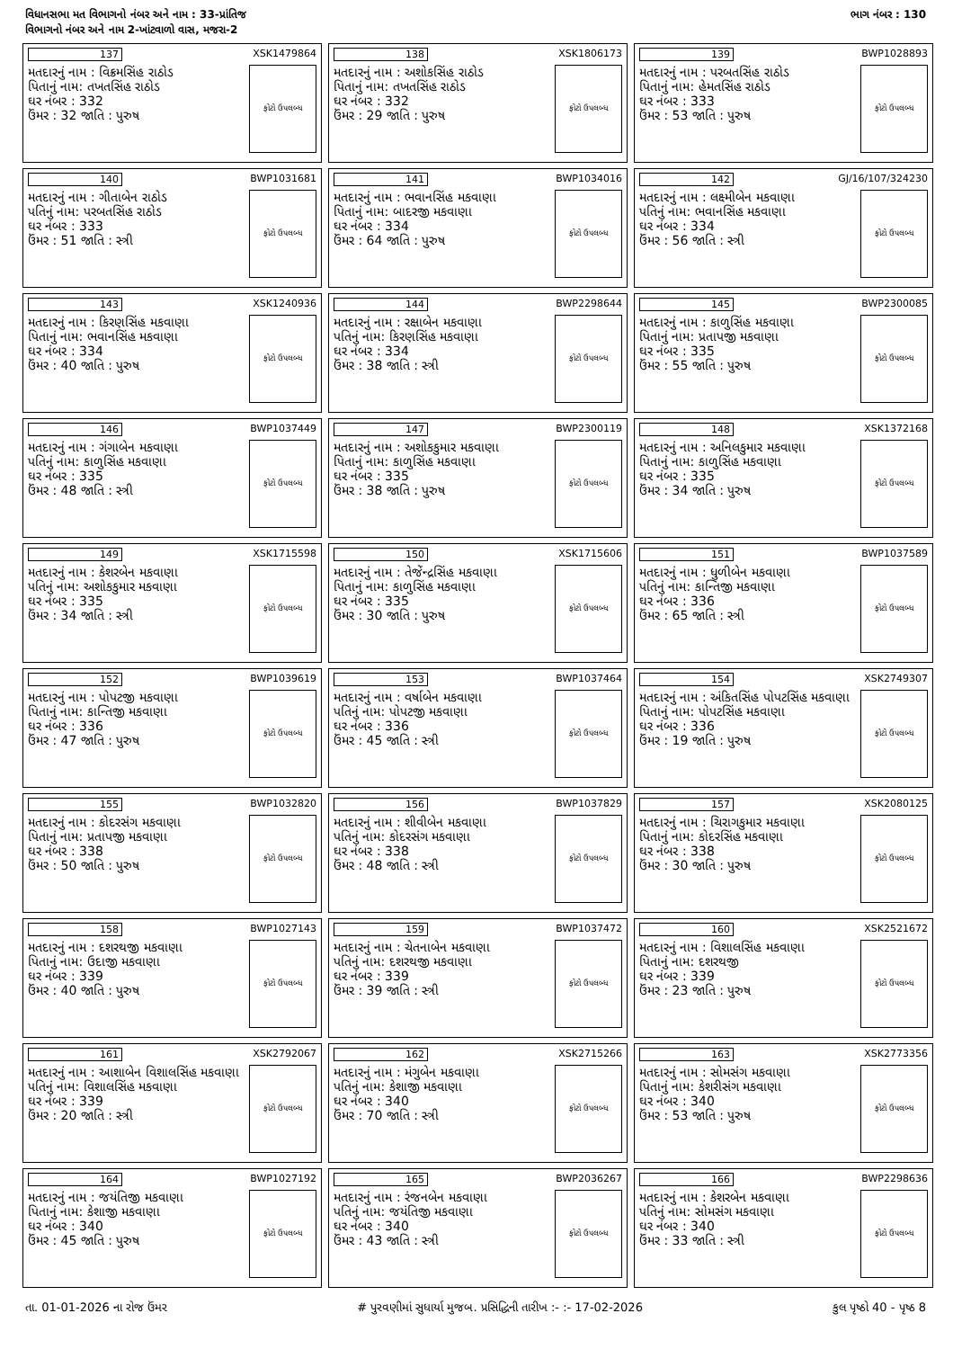વિધાનસભા મત વિભાગનો નંબર અને નામ : 33-પ્રાંતિજ
વિભાગનો નંબર અને નામ 2-ખાંટવાળો વાસ, મજરા-2
ભાગ નંબર : 130
137 XSK1479864
મતદારનું નામ : વિક્રમસિંહ રાઠોડ
પિતાનું નામ: તખતસિંહ રાઠોડ
ઘર નંબર : 332
ઉંમર : 32 જાતિ : પુરુષ
ફોટો ઉપલબ્ધ
138 XSK1806173
મતદારનું નામ : અશોકસિંહ રાઠોડ
પિતાનું નામ: તખતસિંહ રાઠોડ
ઘર નંબર : 332
ઉંમર : 29 જાતિ : પુરુષ
ફોટો ઉપલબ્ધ
139 BWP1028893
મતદારનું નામ : પરબતસિંહ રાઠોડ
પિતાનું નામ: હેમતસિંહ રાઠોડ
ઘર નંબર : 333
ઉંમર : 53 જાતિ : પુરુષ
ફોટો ઉપલબ્ધ
140 BWP1031681
મતદારનું નામ : ગીતાબેન રાઠોડ
પતિનું નામ: પરબતસિંહ રાઠોડ
ઘર નંબર : 333
ઉંમર : 51 જાતિ : સ્ત્રી
ફોટો ઉપલબ્ધ
141 BWP1034016
મતદારનું નામ : ભવાનસિંહ મકવાણા
પિતાનું નામ: બાદરજી મકવાણા
ઘર નંબર : 334
ઉંમર : 64 જાતિ : પુરુષ
ફોટો ઉપલબ્ધ
142 GJ/16/107/324230
મતદારનું નામ : લક્ષ્મીબેન મકવાણા
પતિનું નામ: ભવાનસિંહ મકવાણા
ઘર નંબર : 334
ઉંમર : 56 જાતિ : સ્ત્રી
ફોટો ઉપલબ્ધ
143 XSK1240936
મતદારનું નામ : કિરણસિંહ મકવાણા
પિતાનું નામ: ભવાનસિંહ મકવાણા
ઘર નંબર : 334
ઉંમર : 40 જાતિ : પુરુષ
ફોટો ઉપલબ્ધ
144 BWP2298644
મતદારનું નામ : રક્ષાબેન મકવાણા
પતિનું નામ: કિરણસિંહ મકવાણા
ઘર નંબર : 334
ઉંમર : 38 જાતિ : સ્ત્રી
ફોટો ઉપલબ્ધ
145 BWP2300085
મતદારનું નામ : કાળુસિંહ મકવાણા
પિતાનું નામ: પ્રતાપજી મકવાણા
ઘર નંબર : 335
ઉંમર : 55 જાતિ : પુરુષ
ફોટો ઉપલબ્ધ
146 BWP1037449
મતદારનું નામ : ગંગાબેન મકવાણા
પતિનું નામ: કાળુસિંહ મકવાણા
ઘર નંબર : 335
ઉંમર : 48 જાતિ : સ્ત્રી
ફોટો ઉપલબ્ધ
147 BWP2300119
મતદારનું નામ : અશોકકુમાર મકવાણા
પિતાનું નામ: કાળુસિંહ મકવાણા
ઘર નંબર : 335
ઉંમર : 38 જાતિ : પુરુષ
ફોટો ઉપલબ્ધ
148 XSK1372168
મતદારનું નામ : અનિલકુમાર મકવાણા
પિતાનું નામ: કાળુસિંહ મકવાણા
ઘર નંબર : 335
ઉંમર : 34 જાતિ : પુરુષ
ફોટો ઉપલબ્ધ
149 XSK1715598
મતદારનું નામ : કેશરબેન મકવાણા
પતિનું નામ: અશોકકુમાર મકવાણા
ઘર નંબર : 335
ઉંમર : 34 જાતિ : સ્ત્રી
ફોટો ઉપલબ્ધ
150 XSK1715606
મતદારનું નામ : તેજેંન્દ્રસિંહ મકવાણા
પિતાનું નામ: કાળુસિંહ મકવાણા
ઘર નંબર : 335
ઉંમર : 30 જાતિ : પુરુષ
ફોટો ઉપલબ્ધ
151 BWP1037589
મતદારનું નામ : ધુળીબેન મકવાણા
પતિનું નામ: કાન્તિજી મકવાણા
ઘર નંબર : 336
ઉંમર : 65 જાતિ : સ્ત્રી
ફોટો ઉપલબ્ધ
152 BWP1039619
મતદારનું નામ : પોપટજી મકવાણા
પિતાનું નામ: કાન્તિજી મકવાણા
ઘર નંબર : 336
ઉંમર : 47 જાતિ : પુરુષ
ફોટો ઉપલબ્ધ
153 BWP1037464
મતદારનું નામ : વર્ષાબેન મકવાણા
પતિનું નામ: પોપટજી મકવાણા
ઘર નંબર : 336
ઉંમર : 45 જાતિ : સ્ત્રી
ફોટો ઉપલબ્ધ
154 XSK2749307
મતદારનું નામ : અંકિતસિંહ પોપટસિંહ મકવાણા
પિતાનું નામ: પોપટસિંહ મકવાણા
ઘર નંબર : 336
ઉંમર : 19 જાતિ : પુરુષ
ફોટો ઉપલબ્ધ
155 BWP1032820
મતદારનું નામ : કોદરસંગ મકવાણા
પિતાનું નામ: પ્રતાપજી મકવાણા
ઘર નંબર : 338
ઉંમર : 50 જાતિ : પુરુષ
ફોટો ઉપલબ્ધ
156 BWP1037829
મતદારનું નામ : શીવીબેન મકવાણા
પતિનું નામ: કોદરસંગ મકવાણા
ઘર નંબર : 338
ઉંમર : 48 જાતિ : સ્ત્રી
ફોટો ઉપલબ્ધ
157 XSK2080125
મતદારનું નામ : ચિરાગકુમાર મકવાણા
પિતાનું નામ: કોદરસિંહ મકવાણા
ઘર નંબર : 338
ઉંમર : 30 જાતિ : પુરુષ
ફોટો ઉપલબ્ધ
158 BWP1027143
મતદારનું નામ : દશરથજી મકવાણા
પિતાનું નામ: ઉદાજી મકવાણા
ઘર નંબર : 339
ઉંમર : 40 જાતિ : પુરુષ
ફોટો ઉપલબ્ધ
159 BWP1037472
મતદારનું નામ : ચેતનાબેન મકવાણા
પતિનું નામ: દશરથજી મકવાણા
ઘર નંબર : 339
ઉંમર : 39 જાતિ : સ્ત્રી
ફોટો ઉપલબ્ધ
160 XSK2521672
મતદારનું નામ : વિશાલસિંહ મકવાણા
પિતાનું નામ: દશરથજી
ઘર નંબર : 339
ઉંમર : 23 જાતિ : પુરુષ
ફોટો ઉપલબ્ધ
161 XSK2792067
મતદારનું નામ : આશાબેન વિશાલસિંહ મકવાણા
પતિનું નામ: વિશાલસિંહ મકવાણા
ઘર નંબર : 339
ઉંમર : 20 જાતિ : સ્ત્રી
ફોટો ઉપલબ્ધ
162 XSK2715266
મતદારનું નામ : મંગુબેન મકવાણા
પતિનું નામ: કેશાજી મકવાણા
ઘર નંબર : 340
ઉંમર : 70 જાતિ : સ્ત્રી
ફોટો ઉપલબ્ધ
163 XSK2773356
મતદારનું નામ : સોમસંગ મકવાણા
પિતાનું નામ: કેશરીસંગ મકવાણા
ઘર નંબર : 340
ઉંમર : 53 જાતિ : પુરુષ
ફોટો ઉપલબ્ધ
164 BWP1027192
મતદારનું નામ : જયંતિજી મકવાણા
પિતાનું નામ: કેશાજી મકવાણા
ઘર નંબર : 340
ઉંમર : 45 જાતિ : પુરુષ
ફોટો ઉપલબ્ધ
165 BWP2036267
મતદારનું નામ : રંજનબેન મકવાણા
પતિનું નામ: જયંતિજી મકવાણા
ઘર નંબર : 340
ઉંમર : 43 જાતિ : સ્ત્રી
ફોટો ઉપલબ્ધ
166 BWP2298636
મતદારનું નામ : કેશરબેન મકવાણા
પતિનું નામ: સોમસંગ મકવાણા
ઘર નંબર : 340
ઉંમર : 33 જાતિ : સ્ત્રી
ફોટો ઉપલબ્ધ
તા. 01-01-2026 ના રોજ ઉંમર # પુરવણીમાં સુધાર્યા મુજબ. પ્રસિદ્ધિની તારીખ :- :- 17-02-2026 કુલ પૃષ્ઠો 40 - પૃષ્ઠ 8